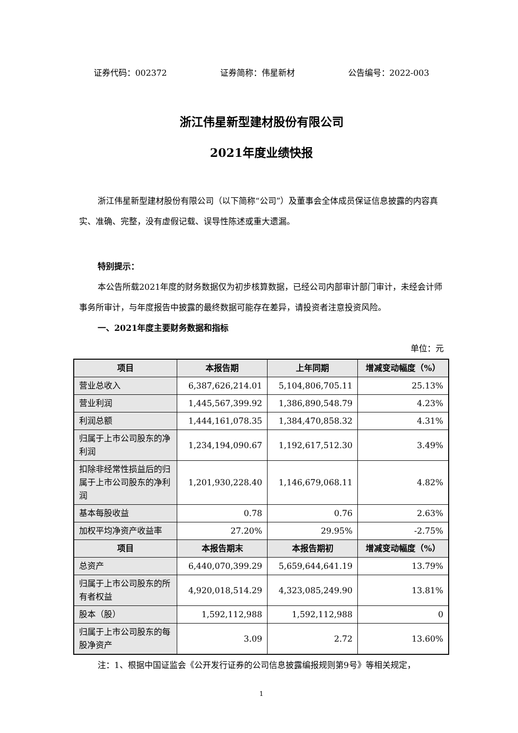证券代码：002372 证券简称：伟星新材 公告编号：2022-003
浙江伟星新型建材股份有限公司
2021年度业绩快报
浙江伟星新型建材股份有限公司（以下简称“公司”）及董事会全体成员保证信息披露的内容真实、准确、完整，没有虚假记载、误导性陈述或重大遗漏。
特别提示：
本公告所载2021年度的财务数据仅为初步核算数据，已经公司内部审计部门审计，未经会计师事务所审计，与年度报告中披露的最终数据可能存在差异，请投资者注意投资风险。
一、2021年度主要财务数据和指标
单位：元
| 项目 | 本报告期 | 上年同期 | 增减变动幅度（%） |
| --- | --- | --- | --- |
| 营业总收入 | 6,387,626,214.01 | 5,104,806,705.11 | 25.13% |
| 营业利润 | 1,445,567,399.92 | 1,386,890,548.79 | 4.23% |
| 利润总额 | 1,444,161,078.35 | 1,384,470,858.32 | 4.31% |
| 归属于上市公司股东的净利润 | 1,234,194,090.67 | 1,192,617,512.30 | 3.49% |
| 扣除非经常性损益后的归属于上市公司股东的净利润 | 1,201,930,228.40 | 1,146,679,068.11 | 4.82% |
| 基本每股收益 | 0.78 | 0.76 | 2.63% |
| 加权平均净资产收益率 | 27.20% | 29.95% | -2.75% |
| 项目 | 本报告期末 | 本报告期初 | 增减变动幅度（%） |
| 总资产 | 6,440,070,399.29 | 5,659,644,641.19 | 13.79% |
| 归属于上市公司股东的所有者权益 | 4,920,018,514.29 | 4,323,085,249.90 | 13.81% |
| 股本（股） | 1,592,112,988 | 1,592,112,988 | 0 |
| 归属于上市公司股东的每股净资产 | 3.09 | 2.72 | 13.60% |
注：1、根据中国证监会《公开发行证券的公司信息披露编报规则第9号》等相关规定，
1